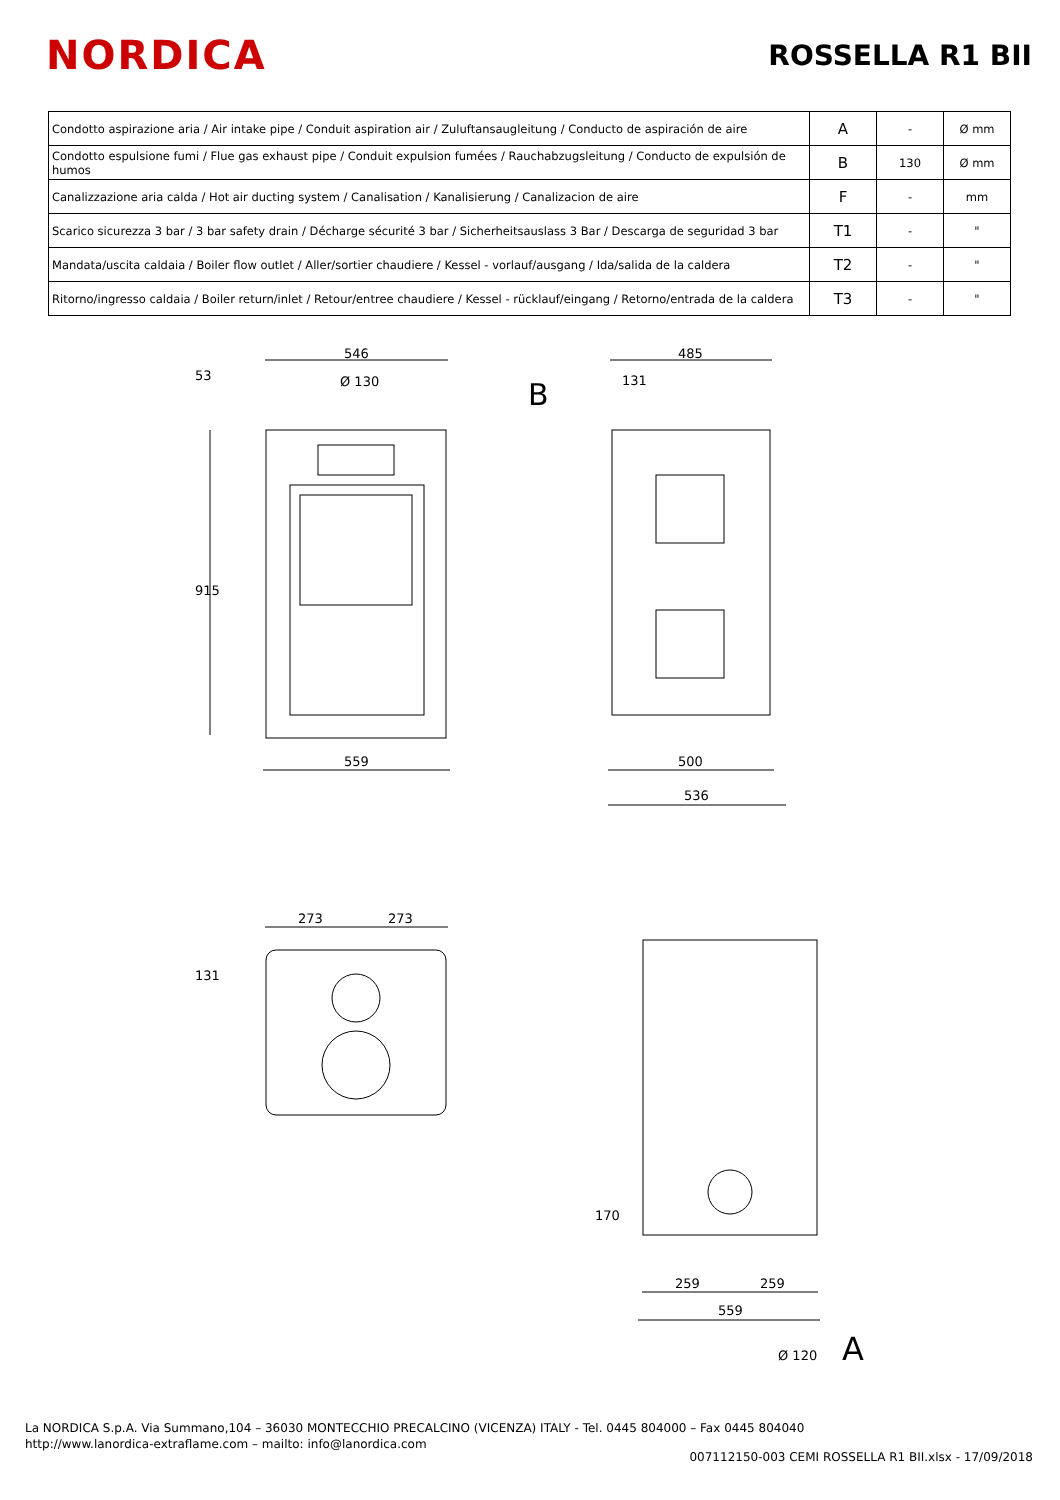NORDICA
ROSSELLA R1 BII
| Condotto aspirazione aria / Air intake pipe / Conduit aspiration air / Zuluftansaugleitung / Conducto de aspiración de aire | A | - | Ø mm |
| Condotto espulsione fumi / Flue gas exhaust pipe / Conduit expulsion fumées / Rauchabzugsleitung / Conducto de expulsión de humos | B | 130 | Ø mm |
| Canalizzazione aria calda / Hot air ducting system / Canalisation / Kanalisierung / Canalizacion de aire | F | - | mm |
| Scarico sicurezza 3 bar / 3 bar safety drain / Décharge sécurité 3 bar / Sicherheitsauslass 3 Bar / Descarga de seguridad 3 bar | T1 | - | " |
| Mandata/uscita caldaia / Boiler flow outlet / Aller/sortier chaudiere / Kessel - vorlauf/ausgang / Ida/salida de la caldera | T2 | - | " |
| Ritorno/ingresso caldaia / Boiler return/inlet / Retour/entree chaudiere / Kessel - rücklauf/eingang / Retorno/entrada de la caldera | T3 | - | " |
546
Ø 130
53
915
559
B
485
131
500
536
273
273
131
170
259
259
559
Ø 120
A
La NORDICA S.p.A. Via Summano,104 – 36030 MONTECCHIO PRECALCINO (VICENZA) ITALY - Tel. 0445 804000 – Fax 0445 804040
http://www.lanordica-extraflame.com – mailto: info@lanordica.com
007112150-003 CEMI ROSSELLA R1 BII.xlsx - 17/09/2018